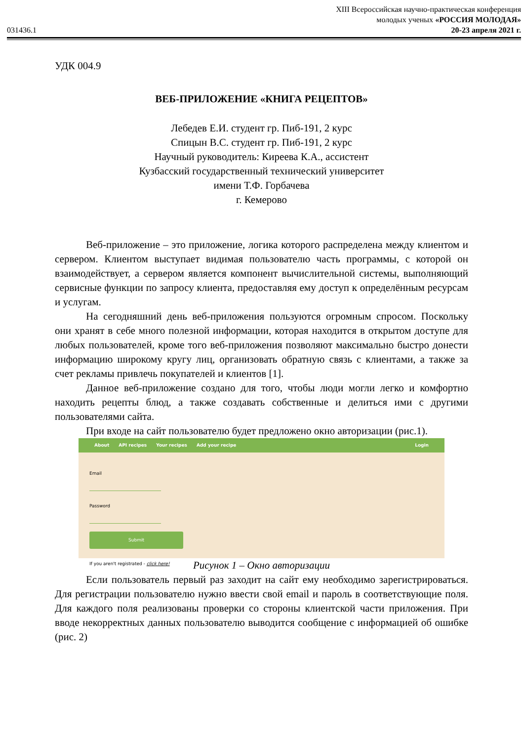XIII Всероссийская научно-практическая конференция
молодых ученых «РОССИЯ МОЛОДАЯ»
031436.1 20-23 апреля 2021 г.
УДК 004.9
ВЕБ-ПРИЛОЖЕНИЕ «КНИГА РЕЦЕПТОВ»
Лебедев Е.И. студент гр. Пиб-191, 2 курс
Спицын В.С. студент гр. Пиб-191, 2 курс
Научный руководитель: Киреева К.А., ассистент
Кузбасский государственный технический университет
имени Т.Ф. Горбачева
г. Кемерово
Веб-приложение – это приложение, логика которого распределена между клиентом и сервером. Клиентом выступает видимая пользователю часть программы, с которой он взаимодействует, а сервером является компонент вычислительной системы, выполняющий сервисные функции по запросу клиента, предоставляя ему доступ к определённым ресурсам и услугам.
На сегодняшний день веб-приложения пользуются огромным спросом. Поскольку они хранят в себе много полезной информации, которая находится в открытом доступе для любых пользователей, кроме того веб-приложения позволяют максимально быстро донести информацию широкому кругу лиц, организовать обратную связь с клиентами, а также за счет рекламы привлечь покупателей и клиентов [1].
Данное веб-приложение создано для того, чтобы люди могли легко и комфортно находить рецепты блюд, а также создавать собственные и делиться ими с другими пользователями сайта.
При входе на сайт пользователю будет предложено окно авторизации (рис.1).
About API recipes Your recipes Add your recipe Login
Email
Password
Submit
If you aren't registrated - click here!
Рисунок 1 – Окно авторизации
Если пользователь первый раз заходит на сайт ему необходимо зарегистрироваться. Для регистрации пользователю нужно ввести свой email и пароль в соответствующие поля. Для каждого поля реализованы проверки со стороны клиентской части приложения. При вводе некорректных данных пользователю выводится сообщение с информацией об ошибке (рис. 2)